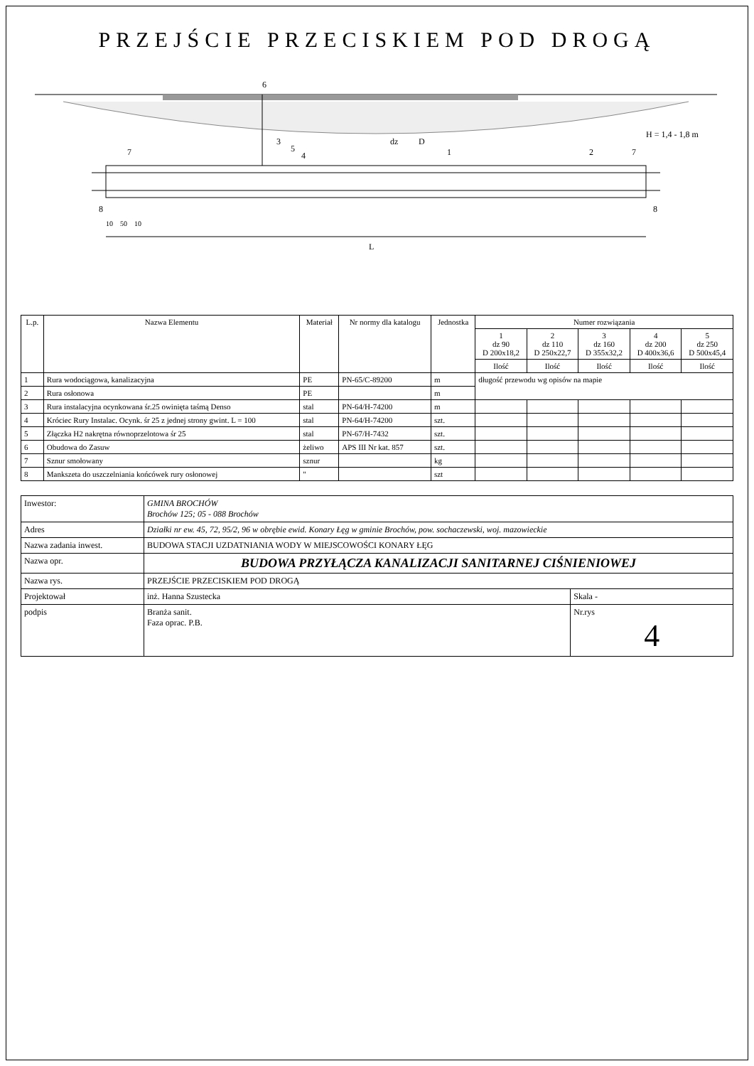PRZEJŚCIE PRZECISKIEM POD DROGĄ
L
6
3
5
4
dz
D
1
2
7
7
8
8
10
50
10
H = 1,4 - 1,8 m
| L.p. | Nazwa Elementu | Materiał | Nr normy dla katalogu | Jednostka | Numer rozwiązania | | | | |
| --- | --- | --- | --- | --- | --- | --- | --- | --- | --- |
| | | | | | 1 dz 90 D 200x18,2 | 2 dz 110 D 250x22,7 | 3 dz 160 D 355x32,2 | 4 dz 200 D 400x36,6 | 5 dz 250 D 500x45,4 |
| | | | | | Ilość | Ilość | Ilość | Ilość | Ilość |
| 1 | Rura wodociągowa, kanalizacyjna | PE | PN-65/C-89200 | m | długość przewodu wg opisów na mapie | | | | |
| 2 | Rura osłonowa | PE | | m | | | | | |
| 3 | Rura instalacyjna ocynkowana śr.25 owinięta taśmą Denso | stal | PN-64/H-74200 | m | | | | | |
| 4 | Króciec Rury Instalac. Ocynk. śr 25 z jednej strony gwint. L = 100 | stal | PN-64/H-74200 | szt. | | | | | |
| 5 | Złączka H2 nakrętna równoprzelotowa śr 25 | stal | PN-67/H-7432 | szt. | | | | | |
| 6 | Obudowa do Zasuw | żeliwo | APS III Nr kat. 857 | szt. | | | | | |
| 7 | Sznur smołowany | sznur | | kg | | | | | |
| 8 | Mankszeta do uszczelniania końcówek rury osłonowej | " | | szt | | | | | |
| Inwestor: | GMINA BROCHÓW Brochów 125; 05 - 088 Brochów | |
| Adres | Działki nr ew. 45, 72, 95/2, 96 w obrębie ewid. Konary Łęg w gminie Brochów, pow. sochaczewski, woj. mazowieckie | |
| Nazwa zadania inwest. | BUDOWA STACJI UZDATNIANIA WODY W MIEJSCOWOŚCI KONARY ŁĘG | |
| Nazwa opr. | BUDOWA PRZYŁĄCZA KANALIZACJI SANITARNEJ CIŚNIENIOWEJ | |
| Nazwa rys. | PRZEJŚCIE PRZECISKIEM POD DROGĄ | |
| Projektował | inż. Hanna Szustecka | Skala - |
| podpis | Branża sanit. Faza oprac. P.B. | Nr.rys 4 |